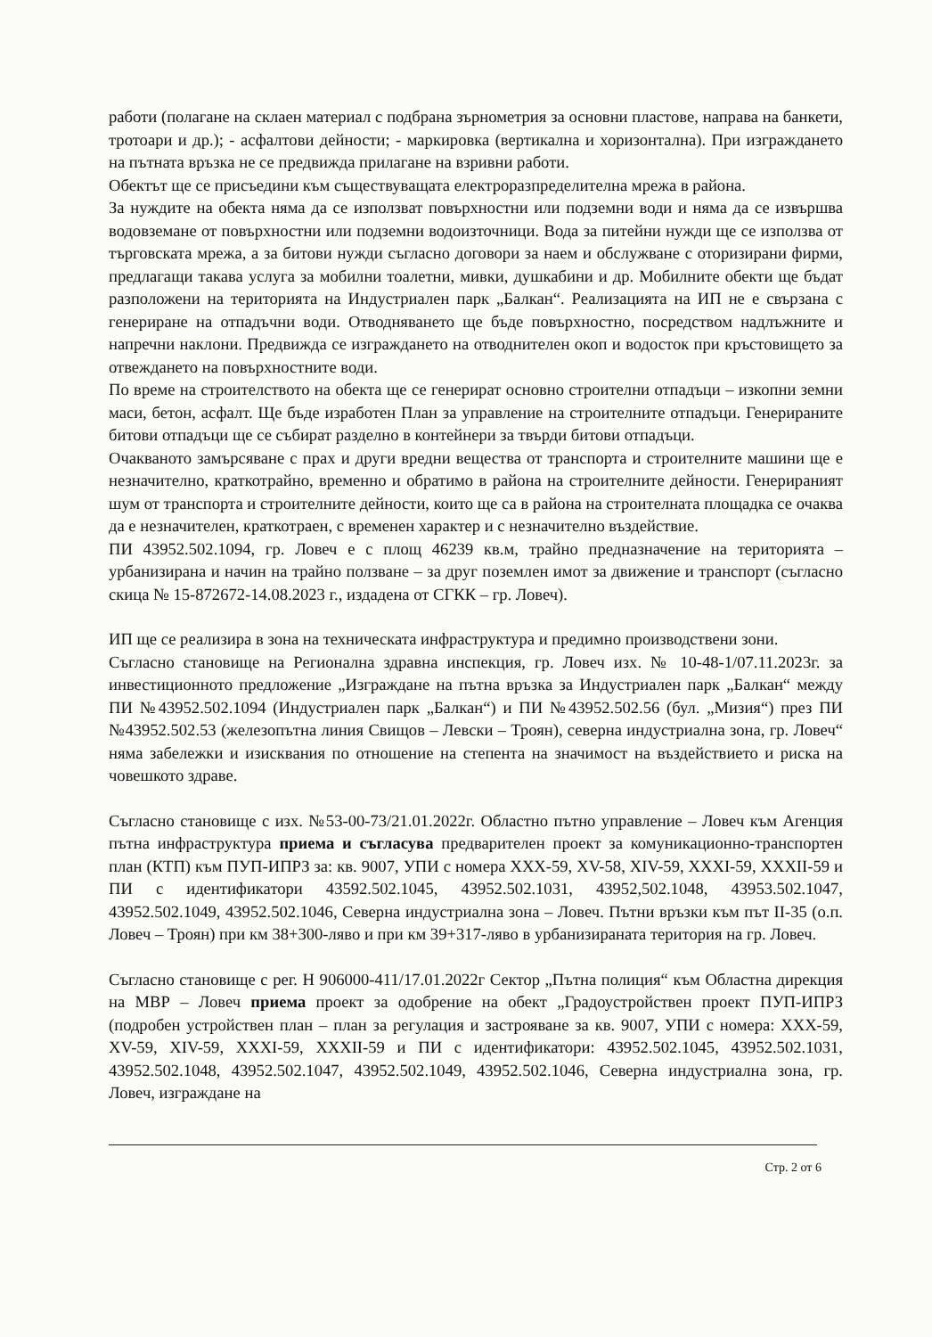работи (полагане на склаен материал с подбрана зърнометрия за основни пластове, направа на банкети, тротоари и др.); - асфалтови дейности; - маркировка (вертикална и хоризонтална). При изграждането на пътната връзка не се предвижда прилагане на взривни работи.
Обектът ще се присъедини към съществуващата електроразпределителна мрежа в района.
За нуждите на обекта няма да се използват повърхностни или подземни води и няма да се извършва водовземане от повърхностни или подземни водоизточници. Вода за питейни нужди ще се използва от търговската мрежа, а за битови нужди съгласно договори за наем и обслужване с оторизирани фирми, предлагащи такава услуга за мобилни тоалетни, мивки, душкабини и др. Мобилните обекти ще бъдат разположени на територията на Индустриален парк „Балкан“. Реализацията на ИП не е свързана с генериране на отпадъчни води. Отводняването ще бъде повърхностно, посредством надлъжните и напречни наклони. Предвижда се изграждането на отводнителен окоп и водосток при кръстовището за отвеждането на повърхностните води.
По време на строителството на обекта ще се генерират основно строителни отпадъци – изкопни земни маси, бетон, асфалт. Ще бъде изработен План за управление на строителните отпадъци. Генерираните битови отпадъци ще се събират разделно в контейнери за твърди битови отпадъци.
Очакваното замърсяване с прах и други вредни вещества от транспорта и строителните машини ще е незначително, краткотрайно, временно и обратимо в района на строителните дейности. Генерираният шум от транспорта и строителните дейности, които ще са в района на строителната площадка се очаква да е незначителен, краткотраен, с временен характер и с незначително въздействие.
ПИ 43952.502.1094, гр. Ловеч е с площ 46239 кв.м, трайно предназначение на територията – урбанизирана и начин на трайно ползване – за друг поземлен имот за движение и транспорт (съгласно скица № 15-872672-14.08.2023 г., издадена от СГКК – гр. Ловеч).
ИП ще се реализира в зона на техническата инфраструктура и предимно производствени зони.
Съгласно становище на Регионална здравна инспекция, гр. Ловеч изх. № 10-48-1/07.11.2023г. за инвестиционното предложение „Изграждане на пътна връзка за Индустриален парк „Балкан“ между ПИ №43952.502.1094 (Индустриален парк „Балкан“) и ПИ №43952.502.56 (бул. „Мизия“) през ПИ №43952.502.53 (железопътна линия Свищов – Левски – Троян), северна индустриална зона, гр. Ловеч“ няма забележки и изисквания по отношение на степента на значимост на въздействието и риска на човешкото здраве.
Съгласно становище с изх. №53-00-73/21.01.2022г. Областно пътно управление – Ловеч към Агенция пътна инфраструктура приема и съгласува предварителен проект за комуникационно-транспортен план (КТП) към ПУП-ИПРЗ за: кв. 9007, УПИ с номера XXX-59, XV-58, XIV-59, XXXI-59, XXXII-59 и ПИ с идентификатори 43592.502.1045, 43952.502.1031, 43952,502.1048, 43953.502.1047, 43952.502.1049, 43952.502.1046, Северна индустриална зона – Ловеч. Пътни връзки към път II-35 (о.п. Ловеч – Троян) при км 38+300-ляво и при км 39+317-ляво в урбанизираната територия на гр. Ловеч.
Съгласно становище с рег. Н 906000-411/17.01.2022г Сектор „Пътна полиция“ към Областна дирекция на МВР – Ловеч приема проект за одобрение на обект „Градоустройствен проект ПУП-ИПРЗ (подробен устройствен план – план за регулация и застрояване за кв. 9007, УПИ с номера: XXX-59, XV-59, XIV-59, XXXI-59, XXXII-59 и ПИ с идентификатори: 43952.502.1045, 43952.502.1031, 43952.502.1048, 43952.502.1047, 43952.502.1049, 43952.502.1046, Северна индустриална зона, гр. Ловеч, изграждане на
Стр. 2 от 6